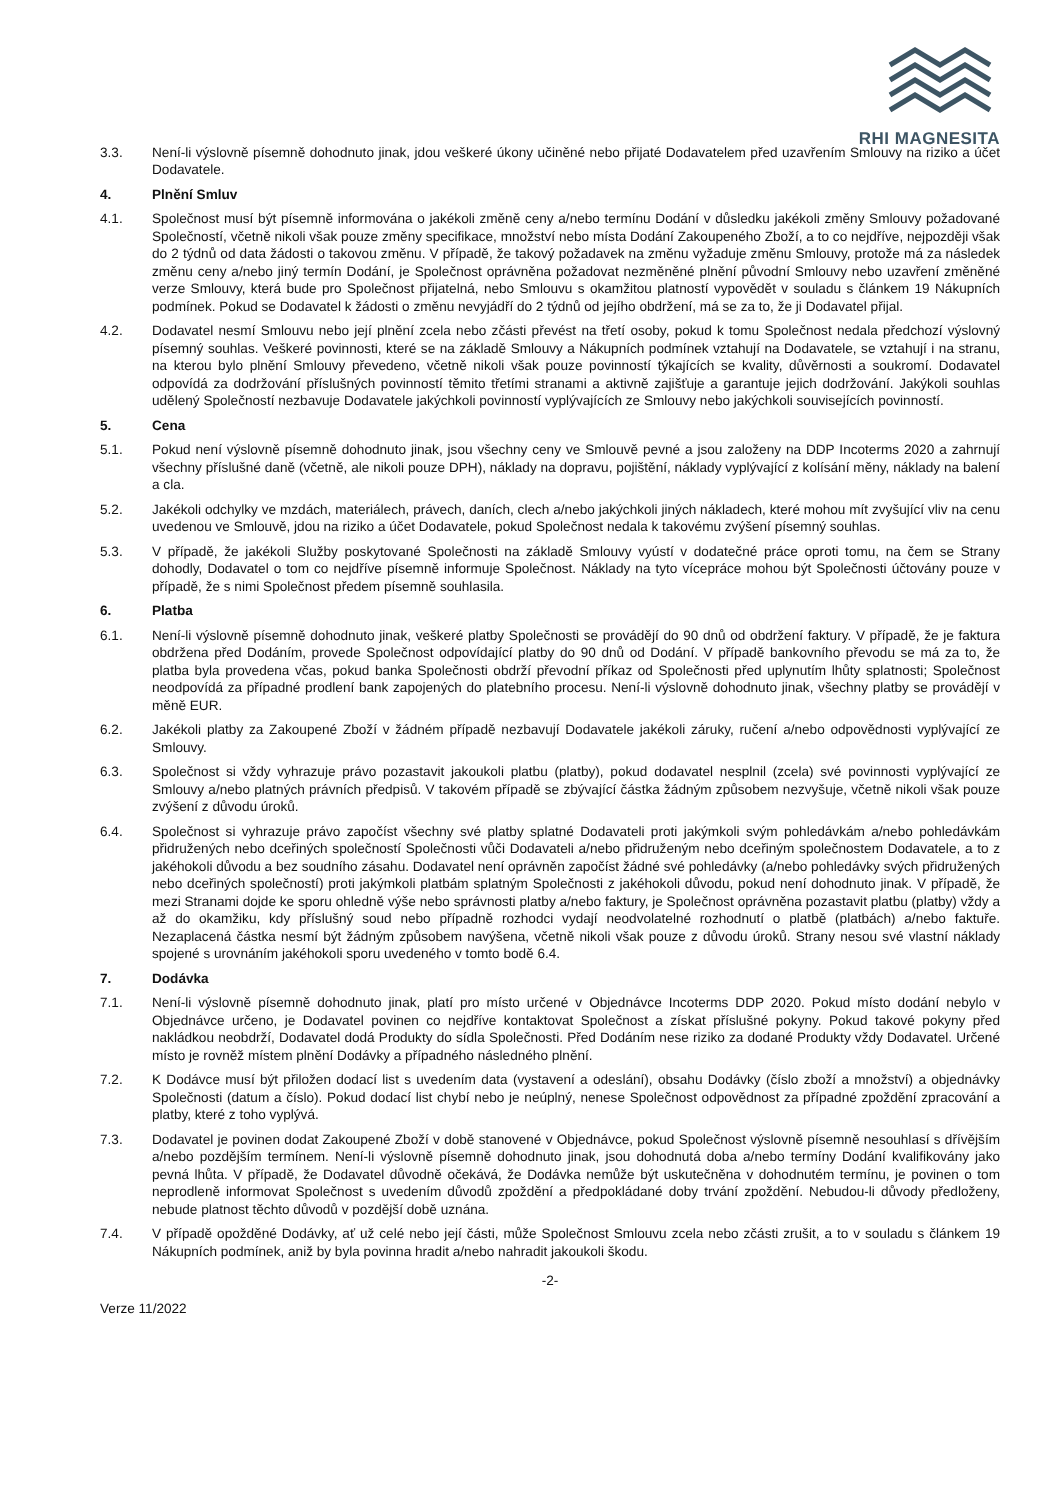RHI MAGNESITA
3.3. Není-li výslovně písemně dohodnuto jinak, jdou veškeré úkony učiněné nebo přijaté Dodavatelem před uzavřením Smlouvy na riziko a účet Dodavatele.
4. Plnění Smluv
4.1. Společnost musí být písemně informována o jakékoli změně ceny a/nebo termínu Dodání v důsledku jakékoli změny Smlouvy požadované Společností, včetně nikoli však pouze změny specifikace, množství nebo místa Dodání Zakoupeného Zboží, a to co nejdříve, nejpozději však do 2 týdnů od data žádosti o takovou změnu. V případě, že takový požadavek na změnu vyžaduje změnu Smlouvy, protože má za následek změnu ceny a/nebo jiný termín Dodání, je Společnost oprávněna požadovat nezměněné plnění původní Smlouvy nebo uzavření změněné verze Smlouvy, která bude pro Společnost přijatelná, nebo Smlouvu s okamžitou platností vypovědět v souladu s článkem 19 Nákupních podmínek. Pokud se Dodavatel k žádosti o změnu nevyjádří do 2 týdnů od jejího obdržení, má se za to, že ji Dodavatel přijal.
4.2. Dodavatel nesmí Smlouvu nebo její plnění zcela nebo zčásti převést na třetí osoby, pokud k tomu Společnost nedala předchozí výslovný písemný souhlas. Veškeré povinnosti, které se na základě Smlouvy a Nákupních podmínek vztahují na Dodavatele, se vztahují i na stranu, na kterou bylo plnění Smlouvy převedeno, včetně nikoli však pouze povinností týkajících se kvality, důvěrnosti a soukromí. Dodavatel odpovídá za dodržování příslušných povinností těmito třetími stranami a aktivně zajišťuje a garantuje jejich dodržování. Jakýkoli souhlas udělený Společností nezbavuje Dodavatele jakýchkoli povinností vyplývajících ze Smlouvy nebo jakýchkoli souvisejících povinností.
5. Cena
5.1. Pokud není výslovně písemně dohodnuto jinak, jsou všechny ceny ve Smlouvě pevné a jsou založeny na DDP Incoterms 2020 a zahrnují všechny příslušné daně (včetně, ale nikoli pouze DPH), náklady na dopravu, pojištění, náklady vyplývající z kolísání měny, náklady na balení a cla.
5.2. Jakékoli odchylky ve mzdách, materiálech, právech, daních, clech a/nebo jakýchkoli jiných nákladech, které mohou mít zvyšující vliv na cenu uvedenou ve Smlouvě, jdou na riziko a účet Dodavatele, pokud Společnost nedala k takovému zvýšení písemný souhlas.
5.3. V případě, že jakékoli Služby poskytované Společnosti na základě Smlouvy vyústí v dodatečné práce oproti tomu, na čem se Strany dohodly, Dodavatel o tom co nejdříve písemně informuje Společnost. Náklady na tyto vícepráce mohou být Společnosti účtovány pouze v případě, že s nimi Společnost předem písemně souhlasila.
6. Platba
6.1. Není-li výslovně písemně dohodnuto jinak, veškeré platby Společnosti se provádějí do 90 dnů od obdržení faktury. V případě, že je faktura obdržena před Dodáním, provede Společnost odpovídající platby do 90 dnů od Dodání. V případě bankovního převodu se má za to, že platba byla provedena včas, pokud banka Společnosti obdrží převodní příkaz od Společnosti před uplynutím lhůty splatnosti; Společnost neodpovídá za případné prodlení bank zapojených do platebního procesu. Není-li výslovně dohodnuto jinak, všechny platby se provádějí v měně EUR.
6.2. Jakékoli platby za Zakoupené Zboží v žádném případě nezbavují Dodavatele jakékoli záruky, ručení a/nebo odpovědnosti vyplývající ze Smlouvy.
6.3. Společnost si vždy vyhrazuje právo pozastavit jakoukoli platbu (platby), pokud dodavatel nesplnil (zcela) své povinnosti vyplývající ze Smlouvy a/nebo platných právních předpisů. V takovém případě se zbývající částka žádným způsobem nezvyšuje, včetně nikoli však pouze zvýšení z důvodu úroků.
6.4. Společnost si vyhrazuje právo započíst všechny své platby splatné Dodavateli proti jakýmkoli svým pohledávkám a/nebo pohledávkám přidružených nebo dceřiných společností Společnosti vůči Dodavateli a/nebo přidruženým nebo dceřiným společnostem Dodavatele, a to z jakéhokoli důvodu a bez soudního zásahu. Dodavatel není oprávněn započíst žádné své pohledávky (a/nebo pohledávky svých přidružených nebo dceřiných společností) proti jakýmkoli platbám splatným Společnosti z jakéhokoli důvodu, pokud není dohodnuto jinak. V případě, že mezi Stranami dojde ke sporu ohledně výše nebo správnosti platby a/nebo faktury, je Společnost oprávněna pozastavit platbu (platby) vždy a až do okamžiku, kdy příslušný soud nebo případně rozhodci vydají neodvolatelné rozhodnutí o platbě (platbách) a/nebo faktuře. Nezaplacená částka nesmí být žádným způsobem navýšena, včetně nikoli však pouze z důvodu úroků. Strany nesou své vlastní náklady spojené s urovnáním jakéhokoli sporu uvedeného v tomto bodě 6.4.
7. Dodávka
7.1. Není-li výslovně písemně dohodnuto jinak, platí pro místo určené v Objednávce Incoterms DDP 2020. Pokud místo dodání nebylo v Objednávce určeno, je Dodavatel povinen co nejdříve kontaktovat Společnost a získat příslušné pokyny. Pokud takové pokyny před nakládkou neobdrží, Dodavatel dodá Produkty do sídla Společnosti. Před Dodáním nese riziko za dodané Produkty vždy Dodavatel. Určené místo je rovněž místem plnění Dodávky a případného následného plnění.
7.2. K Dodávce musí být přiložen dodací list s uvedením data (vystavení a odeslání), obsahu Dodávky (číslo zboží a množství) a objednávky Společnosti (datum a číslo). Pokud dodací list chybí nebo je neúplný, nenese Společnost odpovědnost za případné zpoždění zpracování a platby, které z toho vyplývá.
7.3. Dodavatel je povinen dodat Zakoupené Zboží v době stanovené v Objednávce, pokud Společnost výslovně písemně nesouhlasí s dřívějším a/nebo pozdějším termínem. Není-li výslovně písemně dohodnuto jinak, jsou dohodnutá doba a/nebo termíny Dodání kvalifikovány jako pevná lhůta. V případě, že Dodavatel důvodně očekává, že Dodávka nemůže být uskutečněna v dohodnutém termínu, je povinen o tom neprodleně informovat Společnost s uvedením důvodů zpoždění a předpokládané doby trvání zpoždění. Nebudou-li důvody předloženy, nebude platnost těchto důvodů v pozdější době uznána.
7.4. V případě opožděné Dodávky, ať už celé nebo její části, může Společnost Smlouvu zcela nebo zčásti zrušit, a to v souladu s článkem 19 Nákupních podmínek, aniž by byla povinna hradit a/nebo nahradit jakoukoli škodu.
-2-
Verze 11/2022